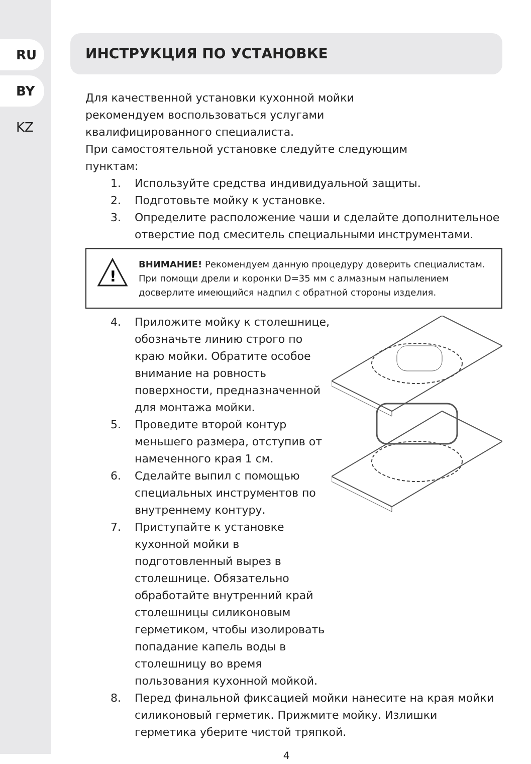RU
BY
KZ
ИНСТРУКЦИЯ ПО УСТАНОВКЕ
Для качественной установки кухонной мойки
рекомендуем воспользоваться услугами
квалифицированного специалиста.
При самостоятельной установке следуйте следующим
пунктам:
1. Используйте средства индивидуальной защиты.
2. Подготовьте мойку к установке.
3. Определите расположение чаши и сделайте дополнительное отверстие под смеситель специальными инструментами.
!
ВНИМАНИЕ! Рекомендуем данную процедуру доверить специалистам. При помощи дрели и коронки D=35 мм с алмазным напылением досверлите имеющийся надпил с обратной стороны изделия.
4. Приложите мойку к столешнице, обозначьте линию строго по краю мойки. Обратите особое внимание на ровность поверхности, предназначенной для монтажа мойки.
5. Проведите второй контур меньшего размера, отступив от намеченного края 1 см.
6. Сделайте выпил с помощью специальных инструментов по внутреннему контуру.
7. Приступайте к установке кухонной мойки в подготовленный вырез в столешнице. Обязательно обработайте внутренний край столешницы силиконовым герметиком, чтобы изолировать попадание капель воды в столешницу во время пользования кухонной мойкой.
8. Перед финальной фиксацией мойки нанесите на края мойки силиконовый герметик. Прижмите мойку. Излишки герметика уберите чистой тряпкой.
4